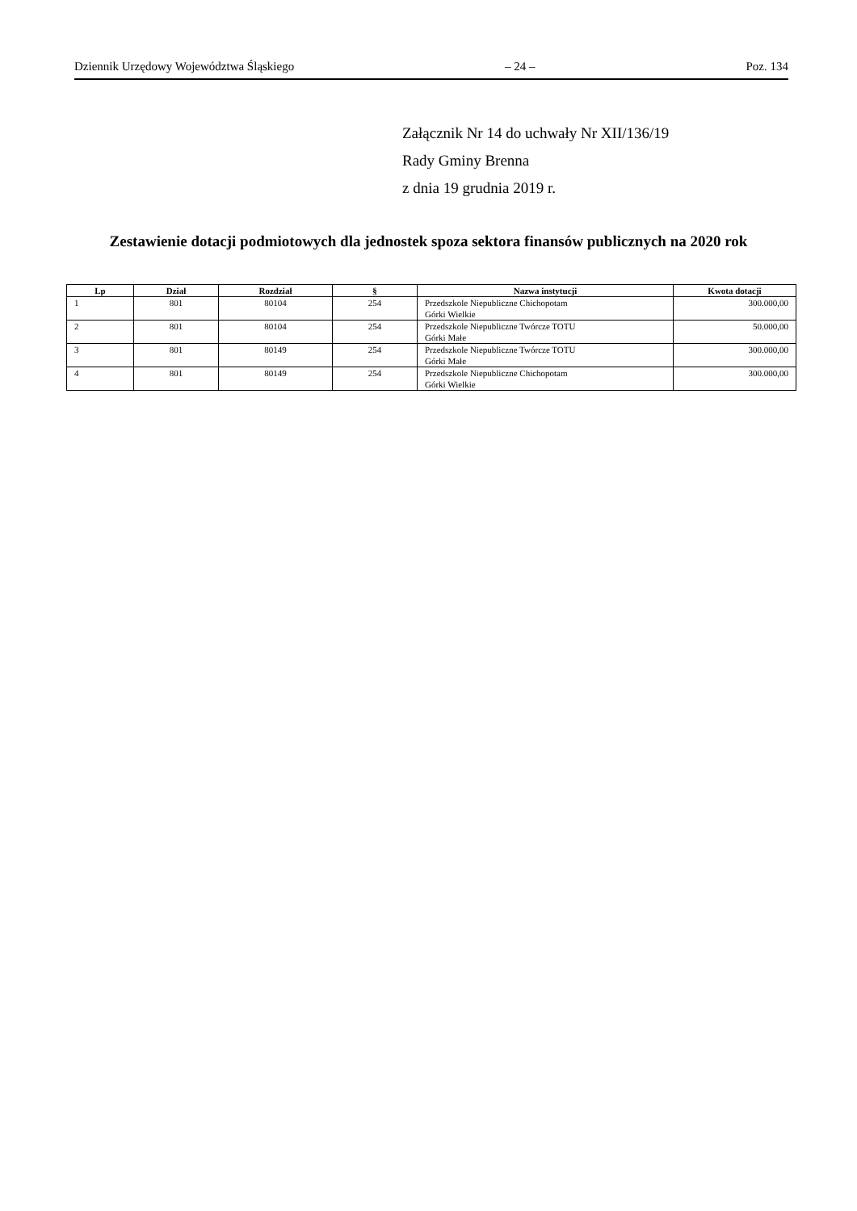Dziennik Urzędowy Województwa Śląskiego – 24 – Poz. 134
Załącznik Nr 14 do uchwały Nr XII/136/19
Rady Gminy Brenna
z dnia 19 grudnia 2019 r.
Zestawienie dotacji podmiotowych dla jednostek spoza sektora finansów publicznych na 2020 rok
| Lp | Dział | Rozdział | § | Nazwa instytucji | Kwota dotacji |
| --- | --- | --- | --- | --- | --- |
| 1 | 801 | 80104 | 254 | Przedszkole Niepubliczne Chichopotam Górki Wielkie | 300.000,00 |
| 2 | 801 | 80104 | 254 | Przedszkole Niepubliczne Twórcze TOTU Górki Małe | 50.000,00 |
| 3 | 801 | 80149 | 254 | Przedszkole Niepubliczne Twórcze TOTU Górki Małe | 300.000,00 |
| 4 | 801 | 80149 | 254 | Przedszkole Niepubliczne Chichopotam Górki Wielkie | 300.000,00 |